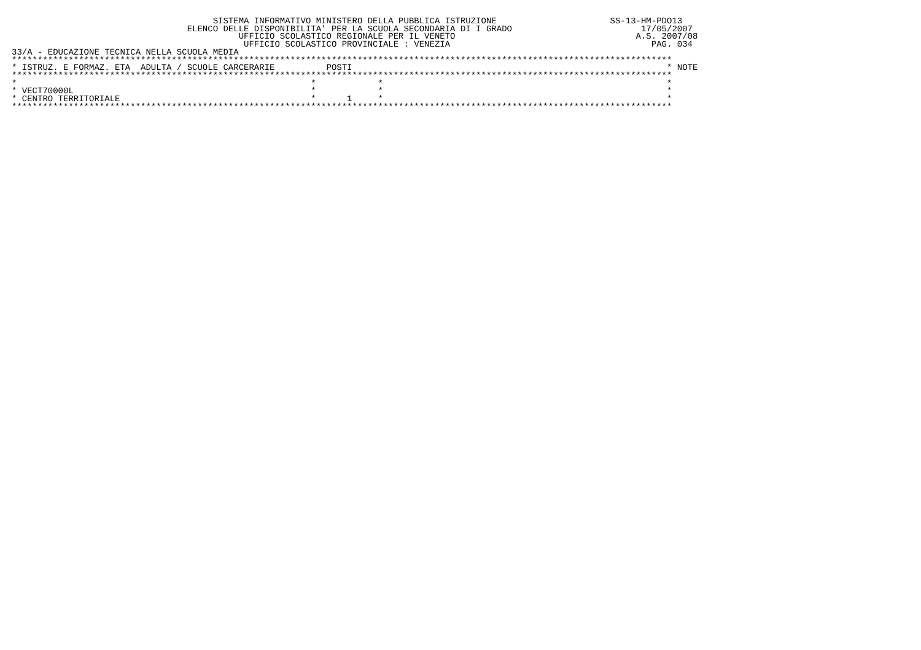SISTEMA INFORMATIVO MINISTERO DELLA PUBBLICA ISTRUZIONE                      SS-13-HM-PDO13
                                  ELENCO DELLE DISPONIBILITA' PER LA SCUOLA SECONDARIA DI I GRADO                         17/05/2007
                                            UFFICIO SCOLASTICO REGIONALE PER IL VENETO                                   A.S. 2007/08
                                             UFFICIO SCOLASTICO PROVINCIALE : VENEZIA                                       PAG. 034
33/A - EDUCAZIONE TECNICA NELLA SCUOLA MEDIA
********************************************************************************************************************************
* ISTRUZ. E FORMAZ. ETA  ADULTA / SCUOLE CARCERARIE          POSTI                                                             * NOTE
********************************************************************************************************************************
*                                                         *            *                                                       *
* VECT70000L                                              *            *                                                       *
* CENTRO TERRITORIALE                                     *      1     *                                                       *
********************************************************************************************************************************